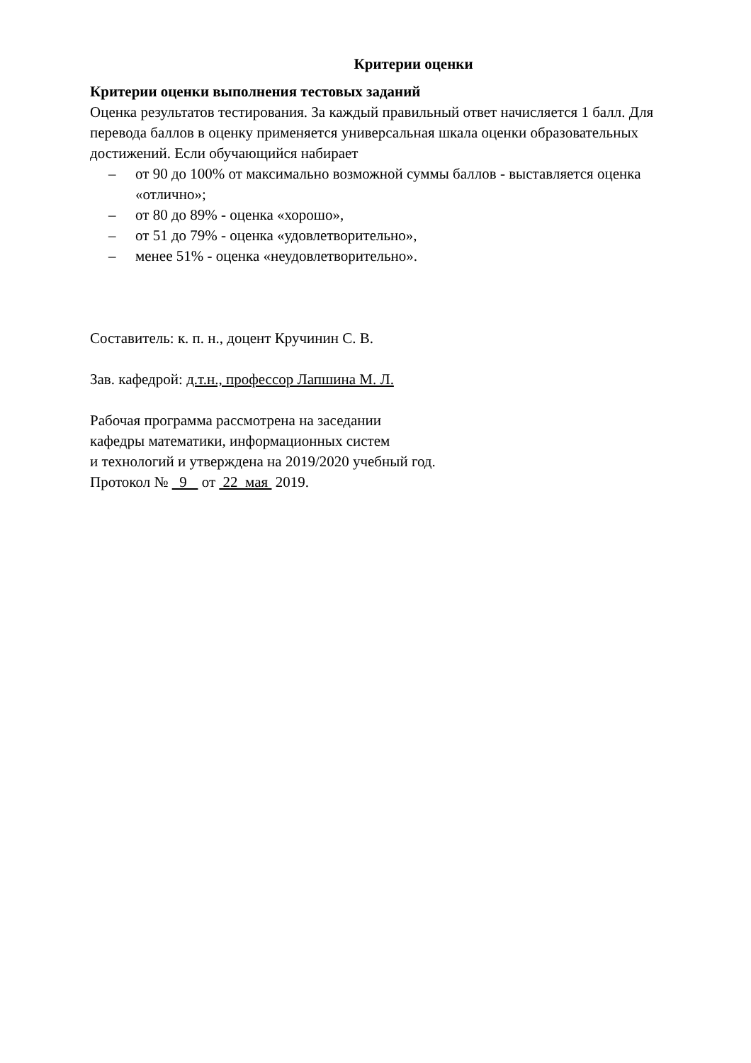Критерии оценки
Критерии оценки выполнения тестовых заданий
Оценка результатов тестирования. За каждый правильный ответ начисляется 1 балл. Для перевода баллов в оценку применяется универсальная шкала оценки образовательных достижений. Если обучающийся набирает
– от 90 до 100% от максимально возможной суммы баллов - выставляется оценка «отлично»;
– от 80 до 89% - оценка «хорошо»,
– от 51 до 79% - оценка «удовлетворительно»,
– менее 51% - оценка «неудовлетворительно».
Составитель: к. п. н., доцент Кручинин С. В.
Зав. кафедрой: д.т.н., профессор Лапшина М. Л.
Рабочая программа рассмотрена на заседании
кафедры математики, информационных систем
и технологий и утверждена на 2019/2020 учебный год.
Протокол № 9 от 22 мая 2019.